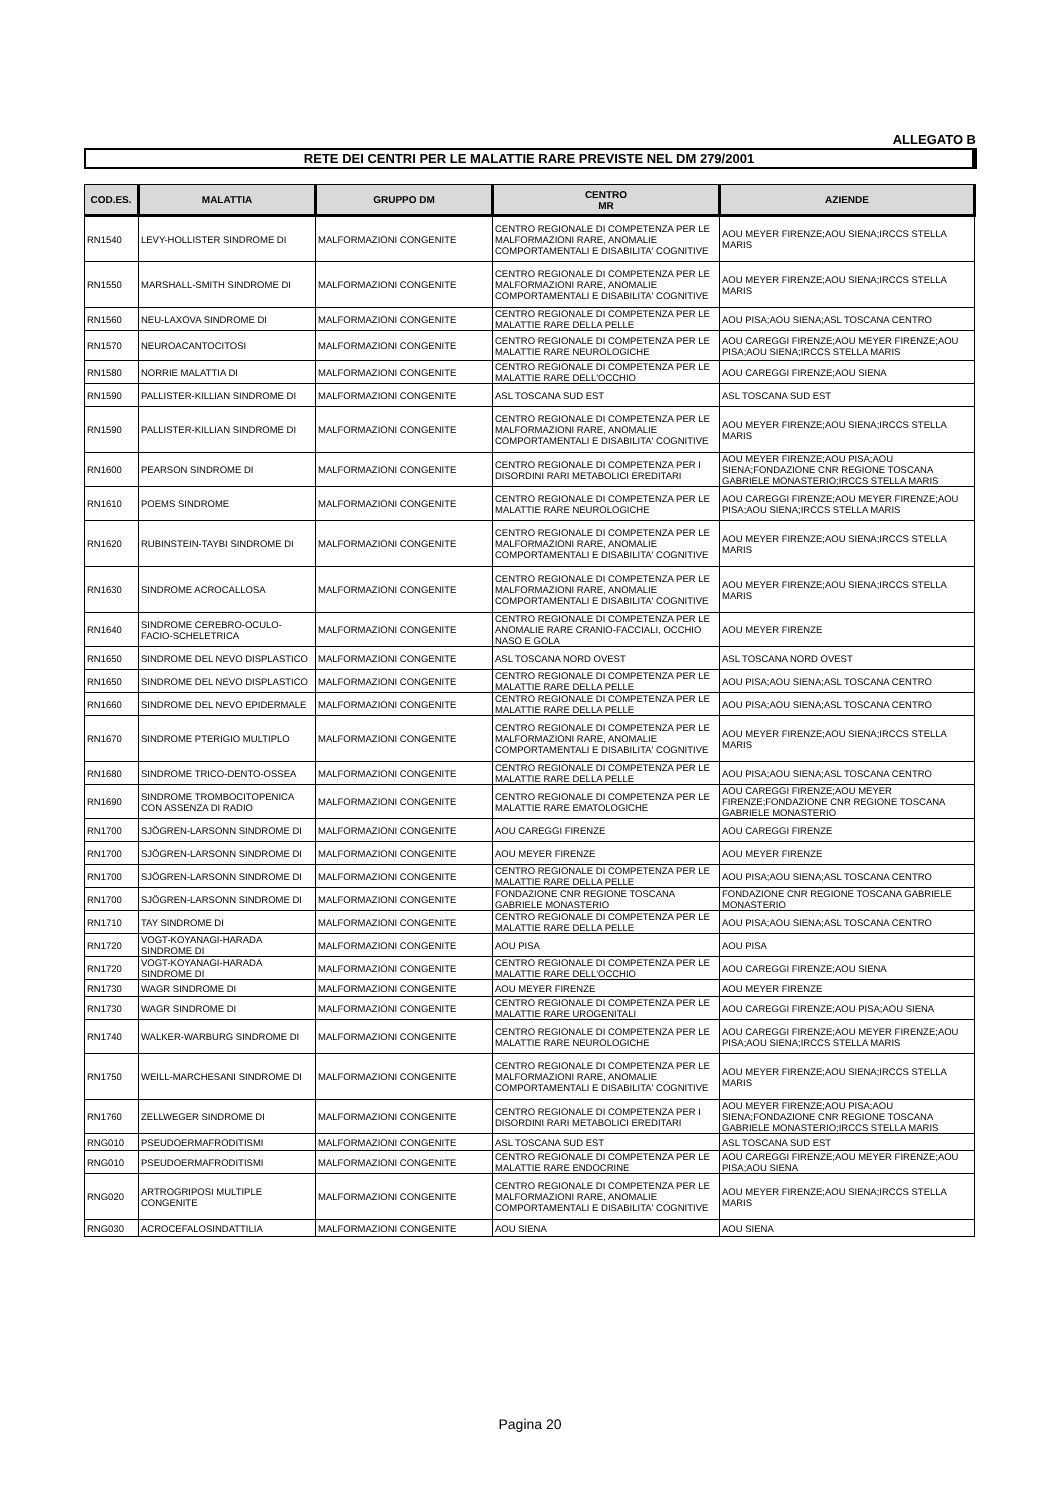ALLEGATO B
RETE DEI CENTRI PER LE MALATTIE RARE PREVISTE NEL DM 279/2001
| COD.ES. | MALATTIA | GRUPPO DM | CENTRO MR | AZIENDE |
| --- | --- | --- | --- | --- |
| RN1540 | LEVY-HOLLISTER SINDROME DI | MALFORMAZIONI CONGENITE | CENTRO REGIONALE DI COMPETENZA PER LE MALFORMAZIONI RARE, ANOMALIE COMPORTAMENTALI E DISABILITA' COGNITIVE | AOU MEYER FIRENZE;AOU SIENA;IRCCS STELLA MARIS |
| RN1550 | MARSHALL-SMITH SINDROME DI | MALFORMAZIONI CONGENITE | CENTRO REGIONALE DI COMPETENZA PER LE MALFORMAZIONI RARE, ANOMALIE COMPORTAMENTALI E DISABILITA' COGNITIVE | AOU MEYER FIRENZE;AOU SIENA;IRCCS STELLA MARIS |
| RN1560 | NEU-LAXOVA SINDROME DI | MALFORMAZIONI CONGENITE | CENTRO REGIONALE DI COMPETENZA PER LE MALATTIE RARE DELLA PELLE | AOU PISA;AOU SIENA;ASL TOSCANA CENTRO |
| RN1570 | NEUROACANTOCITOSI | MALFORMAZIONI CONGENITE | CENTRO REGIONALE DI COMPETENZA PER LE MALATTIE RARE NEUROLOGICHE | AOU CAREGGI FIRENZE;AOU MEYER FIRENZE;AOU PISA;AOU SIENA;IRCCS STELLA MARIS |
| RN1580 | NORRIE MALATTIA DI | MALFORMAZIONI CONGENITE | CENTRO REGIONALE DI COMPETENZA PER LE MALATTIE RARE DELL'OCCHIO | AOU CAREGGI FIRENZE;AOU SIENA |
| RN1590 | PALLISTER-KILLIAN SINDROME DI | MALFORMAZIONI CONGENITE | ASL TOSCANA SUD EST | ASL TOSCANA SUD EST |
| RN1590 | PALLISTER-KILLIAN SINDROME DI | MALFORMAZIONI CONGENITE | CENTRO REGIONALE DI COMPETENZA PER LE MALFORMAZIONI RARE, ANOMALIE COMPORTAMENTALI E DISABILITA' COGNITIVE | AOU MEYER FIRENZE;AOU SIENA;IRCCS STELLA MARIS |
| RN1600 | PEARSON SINDROME DI | MALFORMAZIONI CONGENITE | CENTRO REGIONALE DI COMPETENZA PER I DISORDINI RARI METABOLICI EREDITARI | AOU MEYER FIRENZE;AOU PISA;AOU SIENA;FONDAZIONE CNR REGIONE TOSCANA GABRIELE MONASTERIO;IRCCS STELLA MARIS |
| RN1610 | POEMS SINDROME | MALFORMAZIONI CONGENITE | CENTRO REGIONALE DI COMPETENZA PER LE MALATTIE RARE NEUROLOGICHE | AOU CAREGGI FIRENZE;AOU MEYER FIRENZE;AOU PISA;AOU SIENA;IRCCS STELLA MARIS |
| RN1620 | RUBINSTEIN-TAYBI SINDROME DI | MALFORMAZIONI CONGENITE | CENTRO REGIONALE DI COMPETENZA PER LE MALFORMAZIONI RARE, ANOMALIE COMPORTAMENTALI E DISABILITA' COGNITIVE | AOU MEYER FIRENZE;AOU SIENA;IRCCS STELLA MARIS |
| RN1630 | SINDROME ACROCALLOSA | MALFORMAZIONI CONGENITE | CENTRO REGIONALE DI COMPETENZA PER LE MALFORMAZIONI RARE, ANOMALIE COMPORTAMENTALI E DISABILITA' COGNITIVE | AOU MEYER FIRENZE;AOU SIENA;IRCCS STELLA MARIS |
| RN1640 | SINDROME CEREBRO-OCULO-FACIO-SCHELETRICA | MALFORMAZIONI CONGENITE | CENTRO REGIONALE DI COMPETENZA PER LE ANOMALIE RARE CRANIO-FACCIALI, OCCHIO NASO E GOLA | AOU MEYER FIRENZE |
| RN1650 | SINDROME DEL NEVO DISPLASTICO | MALFORMAZIONI CONGENITE | ASL TOSCANA NORD OVEST | ASL TOSCANA NORD OVEST |
| RN1650 | SINDROME DEL NEVO DISPLASTICO | MALFORMAZIONI CONGENITE | CENTRO REGIONALE DI COMPETENZA PER LE MALATTIE RARE DELLA PELLE | AOU PISA;AOU SIENA;ASL TOSCANA CENTRO |
| RN1660 | SINDROME DEL NEVO EPIDERMALE | MALFORMAZIONI CONGENITE | CENTRO REGIONALE DI COMPETENZA PER LE MALATTIE RARE DELLA PELLE | AOU PISA;AOU SIENA;ASL TOSCANA CENTRO |
| RN1670 | SINDROME PTERIGIO MULTIPLO | MALFORMAZIONI CONGENITE | CENTRO REGIONALE DI COMPETENZA PER LE MALFORMAZIONI RARE, ANOMALIE COMPORTAMENTALI E DISABILITA' COGNITIVE | AOU MEYER FIRENZE;AOU SIENA;IRCCS STELLA MARIS |
| RN1680 | SINDROME TRICO-DENTO-OSSEA | MALFORMAZIONI CONGENITE | CENTRO REGIONALE DI COMPETENZA PER LE MALATTIE RARE DELLA PELLE | AOU PISA;AOU SIENA;ASL TOSCANA CENTRO |
| RN1690 | SINDROME TROMBOCITOPENICA CON ASSENZA DI RADIO | MALFORMAZIONI CONGENITE | CENTRO REGIONALE DI COMPETENZA PER LE MALATTIE RARE EMATOLOGICHE | AOU CAREGGI FIRENZE;AOU MEYER FIRENZE;FONDAZIONE CNR REGIONE TOSCANA GABRIELE MONASTERIO |
| RN1700 | SJÖGREN-LARSONN SINDROME DI | MALFORMAZIONI CONGENITE | AOU CAREGGI FIRENZE | AOU CAREGGI FIRENZE |
| RN1700 | SJÖGREN-LARSONN SINDROME DI | MALFORMAZIONI CONGENITE | AOU MEYER FIRENZE | AOU MEYER FIRENZE |
| RN1700 | SJÖGREN-LARSONN SINDROME DI | MALFORMAZIONI CONGENITE | CENTRO REGIONALE DI COMPETENZA PER LE MALATTIE RARE DELLA PELLE | AOU PISA;AOU SIENA;ASL TOSCANA CENTRO |
| RN1700 | SJÖGREN-LARSONN SINDROME DI | MALFORMAZIONI CONGENITE | FONDAZIONE CNR REGIONE TOSCANA GABRIELE MONASTERIO | FONDAZIONE CNR REGIONE TOSCANA GABRIELE MONASTERIO |
| RN1710 | TAY SINDROME DI | MALFORMAZIONI CONGENITE | CENTRO REGIONALE DI COMPETENZA PER LE MALATTIE RARE DELLA PELLE | AOU PISA;AOU SIENA;ASL TOSCANA CENTRO |
| RN1720 | VOGT-KOYANAGI-HARADA SINDROME DI | MALFORMAZIONI CONGENITE | AOU PISA | AOU PISA |
| RN1720 | VOGT-KOYANAGI-HARADA SINDROME DI | MALFORMAZIONI CONGENITE | CENTRO REGIONALE DI COMPETENZA PER LE MALATTIE RARE DELL'OCCHIO | AOU CAREGGI FIRENZE;AOU SIENA |
| RN1730 | WAGR SINDROME DI | MALFORMAZIONI CONGENITE | AOU MEYER FIRENZE | AOU MEYER FIRENZE |
| RN1730 | WAGR SINDROME DI | MALFORMAZIONI CONGENITE | CENTRO REGIONALE DI COMPETENZA PER LE MALATTIE RARE UROGENITALI | AOU CAREGGI FIRENZE;AOU PISA;AOU SIENA |
| RN1740 | WALKER-WARBURG SINDROME DI | MALFORMAZIONI CONGENITE | CENTRO REGIONALE DI COMPETENZA PER LE MALATTIE RARE NEUROLOGICHE | AOU CAREGGI FIRENZE;AOU MEYER FIRENZE;AOU PISA;AOU SIENA;IRCCS STELLA MARIS |
| RN1750 | WEILL-MARCHESANI SINDROME DI | MALFORMAZIONI CONGENITE | CENTRO REGIONALE DI COMPETENZA PER LE MALFORMAZIONI RARE, ANOMALIE COMPORTAMENTALI E DISABILITA' COGNITIVE | AOU MEYER FIRENZE;AOU SIENA;IRCCS STELLA MARIS |
| RN1760 | ZELLWEGER SINDROME DI | MALFORMAZIONI CONGENITE | CENTRO REGIONALE DI COMPETENZA PER I DISORDINI RARI METABOLICI EREDITARI | AOU MEYER FIRENZE;AOU PISA;AOU SIENA;FONDAZIONE CNR REGIONE TOSCANA GABRIELE MONASTERIO;IRCCS STELLA MARIS |
| RNG010 | PSEUDOERMAFRODITISMI | MALFORMAZIONI CONGENITE | ASL TOSCANA SUD EST | ASL TOSCANA SUD EST |
| RNG010 | PSEUDOERMAFRODITISMI | MALFORMAZIONI CONGENITE | CENTRO REGIONALE DI COMPETENZA PER LE MALATTIE RARE ENDOCRINE | AOU CAREGGI FIRENZE;AOU MEYER FIRENZE;AOU PISA;AOU SIENA |
| RNG020 | ARTROGRIPOSI MULTIPLE CONGENITE | MALFORMAZIONI CONGENITE | CENTRO REGIONALE DI COMPETENZA PER LE MALFORMAZIONI RARE, ANOMALIE COMPORTAMENTALI E DISABILITA' COGNITIVE | AOU MEYER FIRENZE;AOU SIENA;IRCCS STELLA MARIS |
| RNG030 | ACROCEFALOSINDATTILIA | MALFORMAZIONI CONGENITE | AOU SIENA | AOU SIENA |
Pagina 20